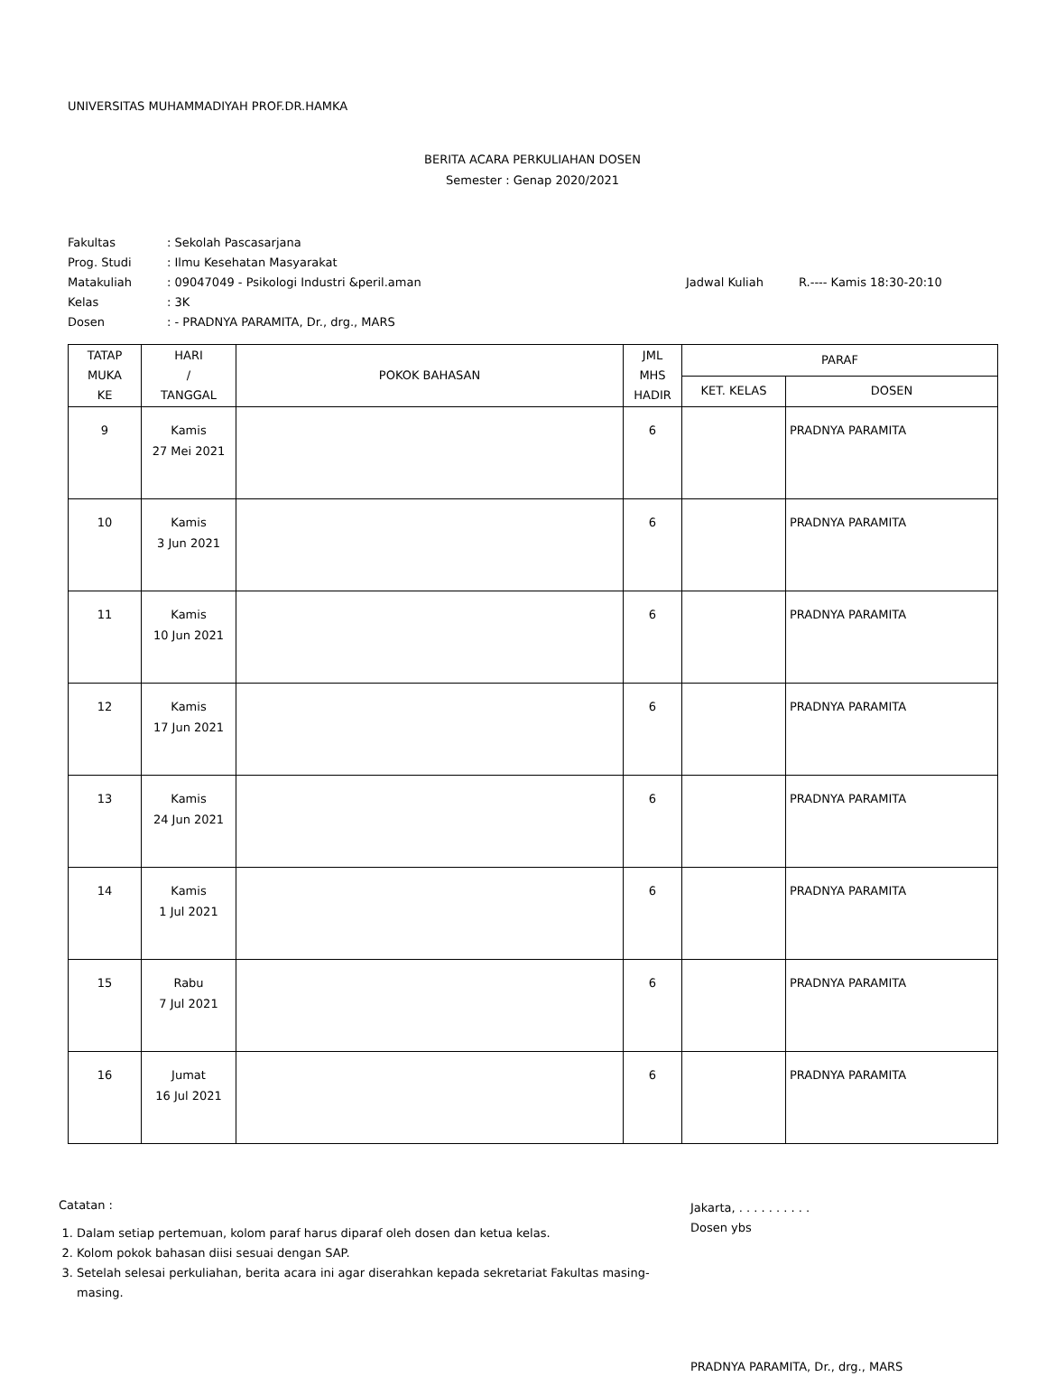UNIVERSITAS MUHAMMADIYAH PROF.DR.HAMKA
BERITA ACARA PERKULIAHAN DOSEN
Semester : Genap 2020/2021
| Fakultas | : Sekolah Pascasarjana | | |
| Prog. Studi | : Ilmu Kesehatan Masyarakat | | |
| Matakuliah | : 09047049 - Psikologi Industri &peril.aman | Jadwal Kuliah | R.---- Kamis 18:30-20:10 |
| Kelas | : 3K | | |
| Dosen | : - PRADNYA PARAMITA, Dr., drg., MARS | | |
| TATAP MUKA KE | HARI / TANGGAL | POKOK BAHASAN | JML MHS HADIR | PARAF | |
| --- | --- | --- | --- | --- | --- |
| | | | | KET. KELAS | DOSEN |
| 9 | Kamis 27 Mei 2021 | | 6 | | PRADNYA PARAMITA |
| 10 | Kamis 3 Jun 2021 | | 6 | | PRADNYA PARAMITA |
| 11 | Kamis 10 Jun 2021 | | 6 | | PRADNYA PARAMITA |
| 12 | Kamis 17 Jun 2021 | | 6 | | PRADNYA PARAMITA |
| 13 | Kamis 24 Jun 2021 | | 6 | | PRADNYA PARAMITA |
| 14 | Kamis 1 Jul 2021 | | 6 | | PRADNYA PARAMITA |
| 15 | Rabu 7 Jul 2021 | | 6 | | PRADNYA PARAMITA |
| 16 | Jumat 16 Jul 2021 | | 6 | | PRADNYA PARAMITA |
Catatan :
1. Dalam setiap pertemuan, kolom paraf harus diparaf oleh dosen dan ketua kelas.
2. Kolom pokok bahasan diisi sesuai dengan SAP.
3. Setelah selesai perkuliahan, berita acara ini agar diserahkan kepada sekretariat Fakultas masing-masing.
Jakarta, . . . . . . . . . .
Dosen ybs
PRADNYA PARAMITA, Dr., drg., MARS